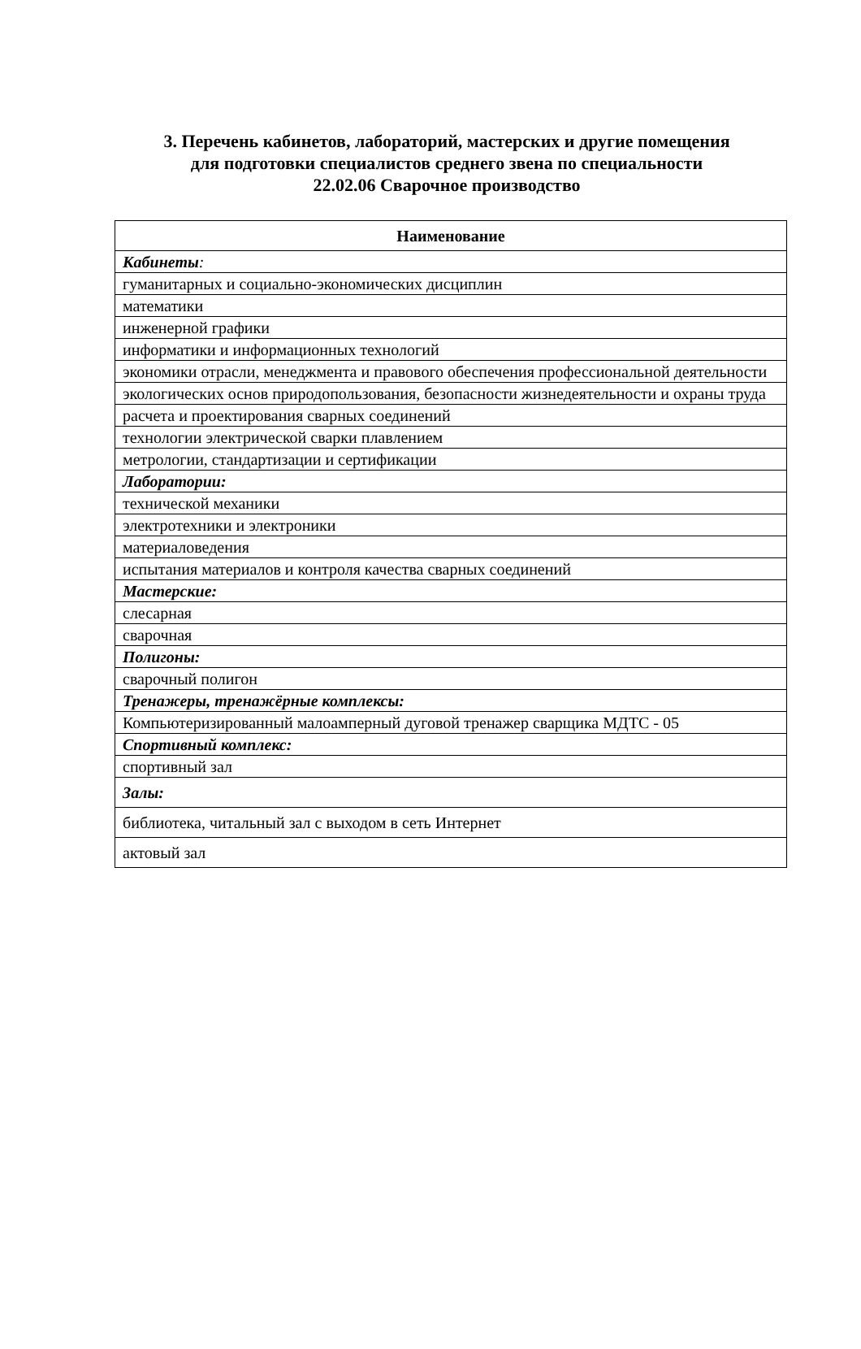3. Перечень кабинетов, лабораторий, мастерских и другие помещения
для подготовки специалистов среднего звена по специальности
22.02.06 Сварочное производство
| Наименование |
| --- |
| Кабинеты : |
| гуманитарных и социально-экономических дисциплин |
| математики |
| инженерной графики |
| информатики и информационных технологий |
| экономики отрасли, менеджмента и правового обеспечения профессиональной деятельности |
| экологических основ природопользования, безопасности жизнедеятельности и охраны труда |
| расчета и проектирования сварных соединений |
| технологии электрической сварки плавлением |
| метрологии, стандартизации и сертификации |
| Лаборатории: |
| технической механики |
| электротехники и электроники |
| материаловедения |
| испытания материалов и контроля качества сварных соединений |
| Мастерские: |
| слесарная |
| сварочная |
| Полигоны: |
| сварочный полигон |
| Тренажеры, тренажёрные комплексы: |
| Компьютеризированный малоамперный дуговой тренажер сварщика МДТС - 05 |
| Спортивный комплекс: |
| спортивный зал |
| Залы: |
| библиотека, читальный зал с выходом в сеть Интернет |
| актовый зал |